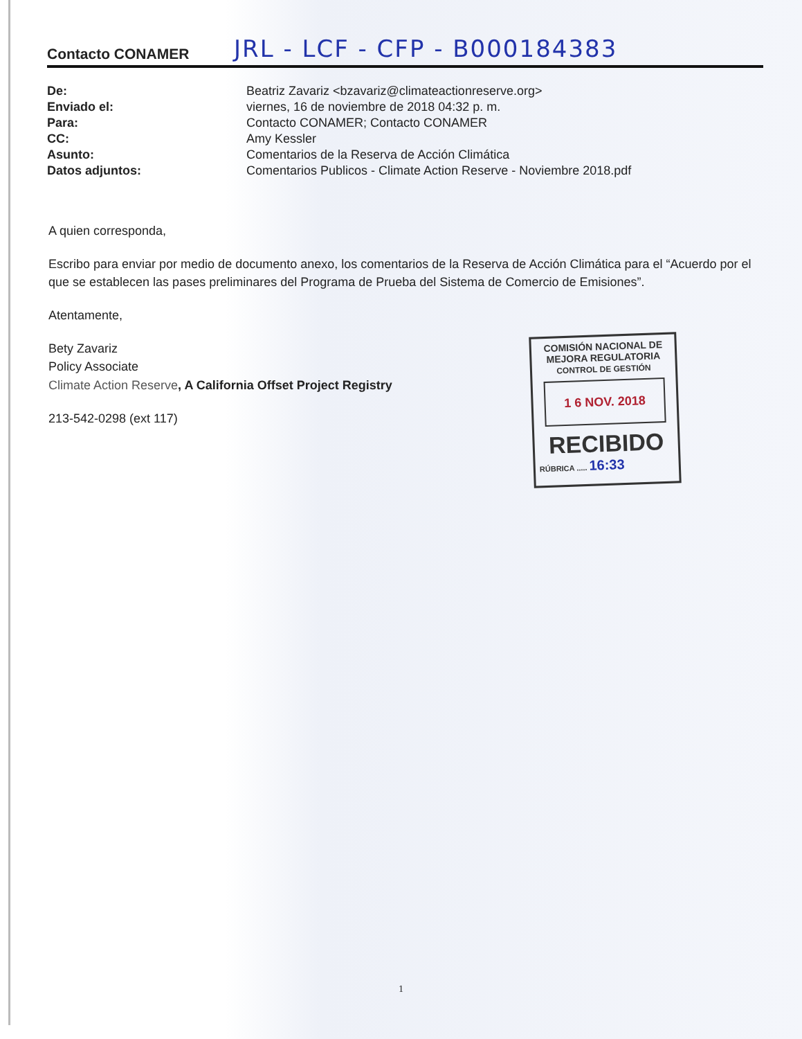Contacto CONAMER JRL - LCF - CFP - B000184383
| De: | Beatriz Zavariz <bzavariz@climateactionreserve.org> |
| Enviado el: | viernes, 16 de noviembre de 2018 04:32 p. m. |
| Para: | Contacto CONAMER; Contacto CONAMER |
| CC: | Amy Kessler |
| Asunto: | Comentarios de la Reserva de Acción Climática |
| Datos adjuntos: | Comentarios Publicos - Climate Action Reserve - Noviembre 2018.pdf |
A quien corresponda,
Escribo para enviar por medio de documento anexo, los comentarios de la Reserva de Acción Climática para el “Acuerdo por el que se establecen las pases preliminares del Programa de Prueba del Sistema de Comercio de Emisiones”.
Atentamente,
Bety Zavariz
Policy Associate
Climate Action Reserve, A California Offset Project Registry
213-542-0298 (ext 117)
COMISIÓN NACIONAL DE
MEJORA REGULATORIA
CONTROL DE GESTIÓN
1 6 NOV. 2018
RECIBIDO
RÚBRICA ..... 16:33
1